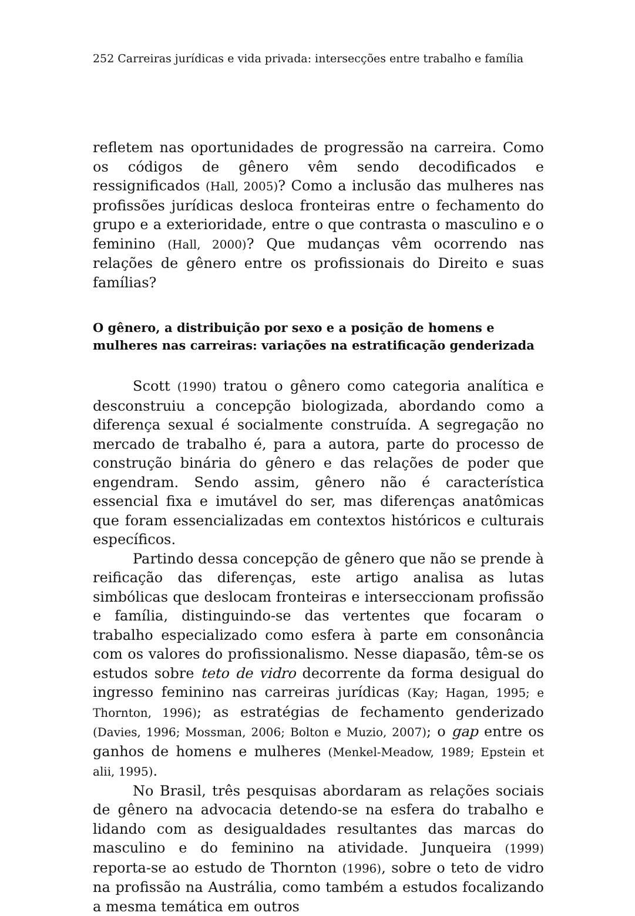252 Carreiras jurídicas e vida privada: intersecções entre trabalho e família
refletem nas oportunidades de progressão na carreira. Como os códigos de gênero vêm sendo decodificados e ressignificados (Hall, 2005)? Como a inclusão das mulheres nas profissões jurídicas desloca fronteiras entre o fechamento do grupo e a exterioridade, entre o que contrasta o masculino e o feminino (Hall, 2000)? Que mudanças vêm ocorrendo nas relações de gênero entre os profissionais do Direito e suas famílias?
O gênero, a distribuição por sexo e a posição de homens e mulheres nas carreiras: variações na estratificação genderizada
Scott (1990) tratou o gênero como categoria analítica e desconstruiu a concepção biologizada, abordando como a diferença sexual é socialmente construída. A segregação no mercado de trabalho é, para a autora, parte do processo de construção binária do gênero e das relações de poder que engendram. Sendo assim, gênero não é característica essencial fixa e imutável do ser, mas diferenças anatômicas que foram essencializadas em contextos históricos e culturais específicos.
Partindo dessa concepção de gênero que não se prende à reificação das diferenças, este artigo analisa as lutas simbólicas que deslocam fronteiras e interseccionam profissão e família, distinguindo-se das vertentes que focaram o trabalho especializado como esfera à parte em consonância com os valores do profissionalismo. Nesse diapasão, têm-se os estudos sobre teto de vidro decorrente da forma desigual do ingresso feminino nas carreiras jurídicas (Kay; Hagan, 1995; e Thornton, 1996); as estratégias de fechamento genderizado (Davies, 1996; Mossman, 2006; Bolton e Muzio, 2007); o gap entre os ganhos de homens e mulheres (Menkel-Meadow, 1989; Epstein et alii, 1995).
No Brasil, três pesquisas abordaram as relações sociais de gênero na advocacia detendo-se na esfera do trabalho e lidando com as desigualdades resultantes das marcas do masculino e do feminino na atividade. Junqueira (1999) reporta-se ao estudo de Thornton (1996), sobre o teto de vidro na profissão na Austrália, como também a estudos focalizando a mesma temática em outros